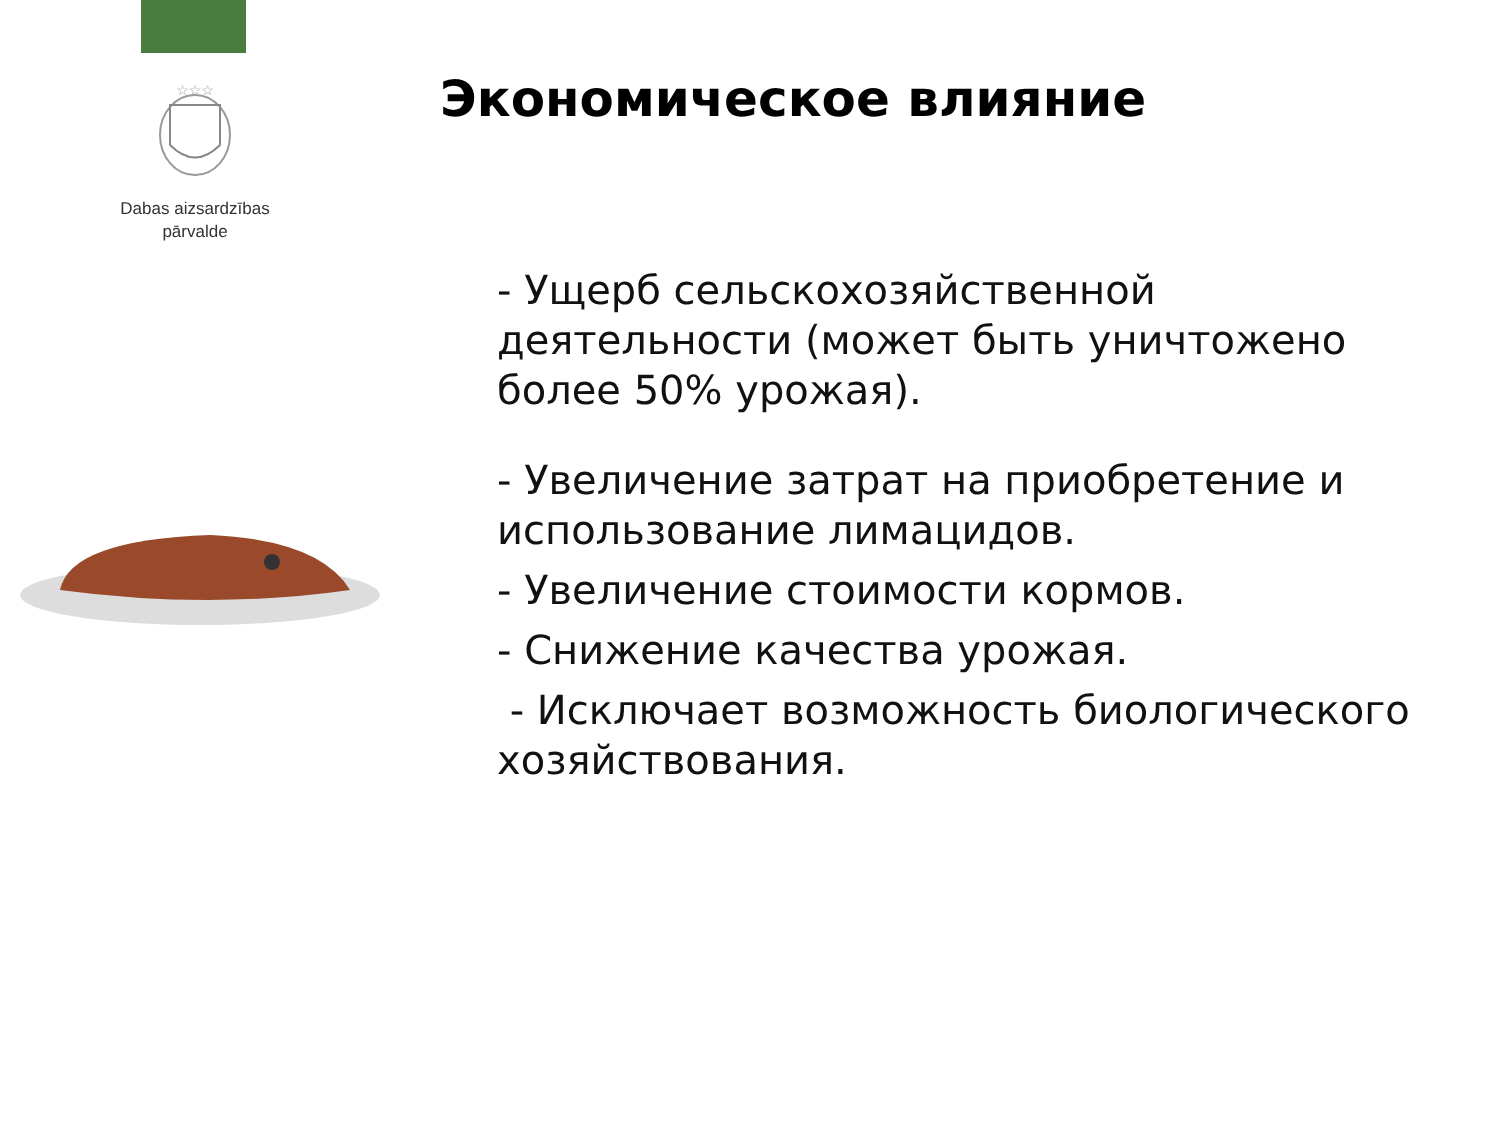☆☆☆
Dabas aizsardzības
pārvalde
Экономическое влияние
- Ущерб сельскохозяйственной деятельности (может быть уничтожено более 50% урожая).
- Увеличение затрат на приобретение и использование лимацидов.
- Увеличение стоимости кормов.
- Снижение качества урожая.
- Исключает возможность биологического хозяйствования.